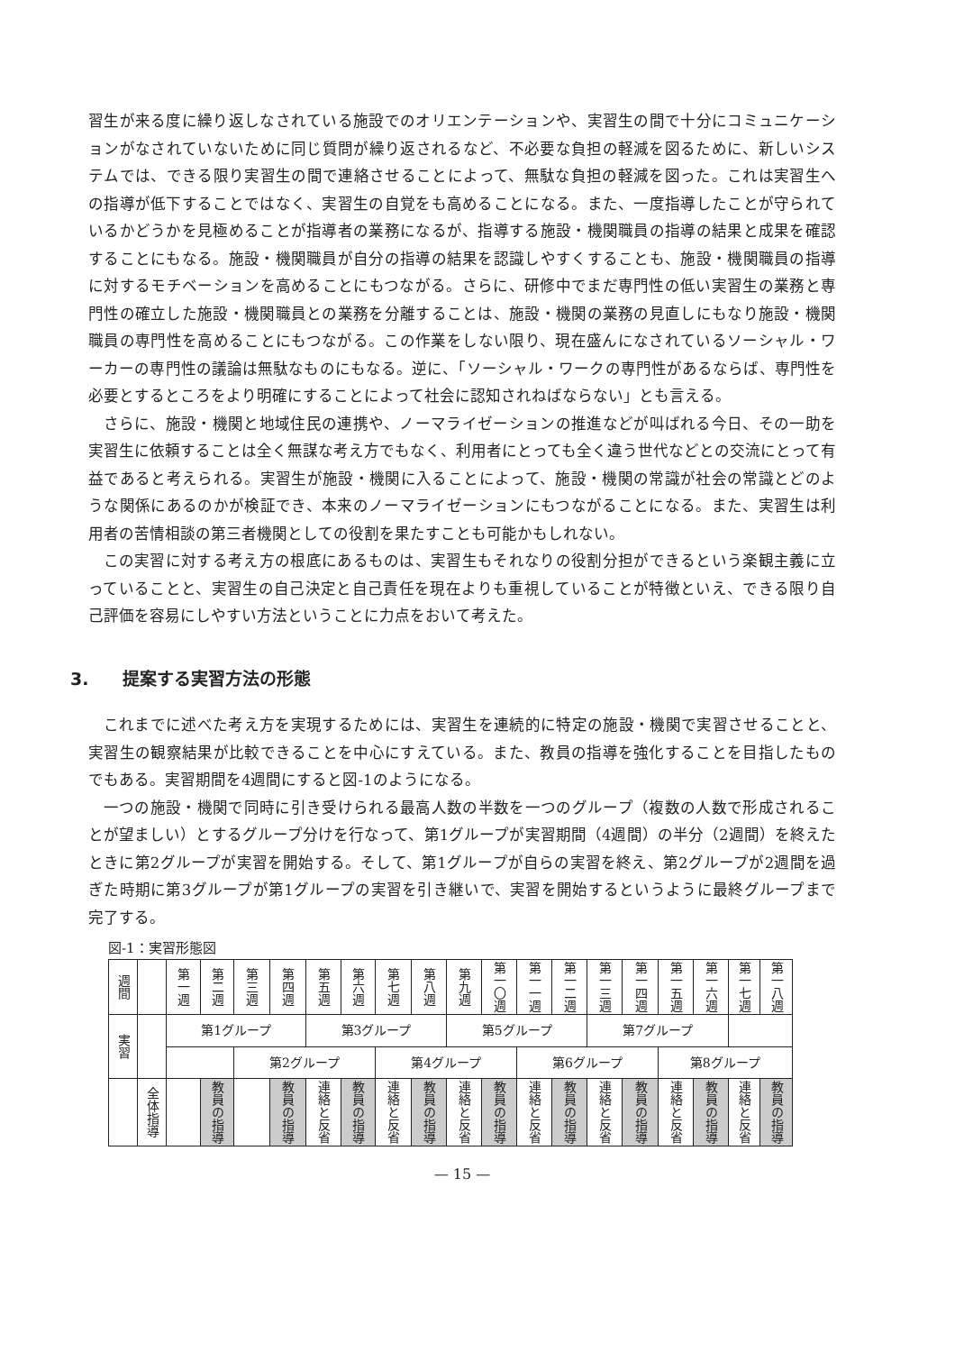習生が来る度に繰り返しなされている施設でのオリエンテーションや、実習生の間で十分にコミュニケーションがなされていないために同じ質問が繰り返されるなど、不必要な負担の軽減を図るために、新しいシステムでは、できる限り実習生の間で連絡させることによって、無駄な負担の軽減を図った。これは実習生への指導が低下することではなく、実習生の自覚をも高めることになる。また、一度指導したことが守られているかどうかを見極めることが指導者の業務になるが、指導する施設・機関職員の指導の結果と成果を確認することにもなる。施設・機関職員が自分の指導の結果を認識しやすくすることも、施設・機関職員の指導に対するモチベーションを高めることにもつながる。さらに、研修中でまだ専門性の低い実習生の業務と専門性の確立した施設・機関職員との業務を分離することは、施設・機関の業務の見直しにもなり施設・機関職員の専門性を高めることにもつながる。この作業をしない限り、現在盛んになされているソーシャル・ワーカーの専門性の議論は無駄なものにもなる。逆に、「ソーシャル・ワークの専門性があるならば、専門性を必要とするところをより明確にすることによって社会に認知されねばならない」とも言える。
さらに、施設・機関と地域住民の連携や、ノーマライゼーションの推進などが叫ばれる今日、その一助を実習生に依頼することは全く無謀な考え方でもなく、利用者にとっても全く違う世代などとの交流にとって有益であると考えられる。実習生が施設・機関に入ることによって、施設・機関の常識が社会の常識とどのような関係にあるのかが検証でき、本来のノーマライゼーションにもつながることになる。また、実習生は利用者の苦情相談の第三者機関としての役割を果たすことも可能かもしれない。
この実習に対する考え方の根底にあるものは、実習生もそれなりの役割分担ができるという楽観主義に立っていることと、実習生の自己決定と自己責任を現在よりも重視していることが特徴といえ、できる限り自己評価を容易にしやすい方法ということに力点をおいて考えた。
3.　　提案する実習方法の形態
これまでに述べた考え方を実現するためには、実習生を連続的に特定の施設・機関で実習させることと、実習生の観察結果が比較できることを中心にすえている。また、教員の指導を強化することを目指したものでもある。実習期間を4週間にすると図-1のようになる。
一つの施設・機関で同時に引き受けられる最高人数の半数を一つのグループ（複数の人数で形成されることが望ましい）とするグループ分けを行なって、第1グループが実習期間（4週間）の半分（2週間）を終えたときに第2グループが実習を開始する。そして、第1グループが自らの実習を終え、第2グループが2週間を過ぎた時期に第3グループが第1グループの実習を引き継いで、実習を開始するというように最終グループまで完了する。
図-1：実習形態図
| 週間 | | 第一週 | 第二週 | 第三週 | 第四週 | 第五週 | 第六週 | 第七週 | 第八週 | 第九週 | 第一〇週 | 第一一週 | 第一二週 | 第一三週 | 第一四週 | 第一五週 | 第一六週 | 第一七週 | 第一八週 |
| 実習 | | 第1グループ | | | | 第3グループ | | | | 第5グループ | | | | 第7グループ | | | | | |
| | | | | 第2グループ | | | | 第4グループ | | | | 第6グループ | | | | 第8グループ | | | |
| | 全体指導 | | 教員の指導 | | 教員の指導 | 連絡と反省 | 教員の指導 | 連絡と反省 | 教員の指導 | 連絡と反省 | 教員の指導 | 連絡と反省 | 教員の指導 | 連絡と反省 | 教員の指導 | 連絡と反省 | 教員の指導 | 連絡と反省 | 教員の指導 |
— 15 —